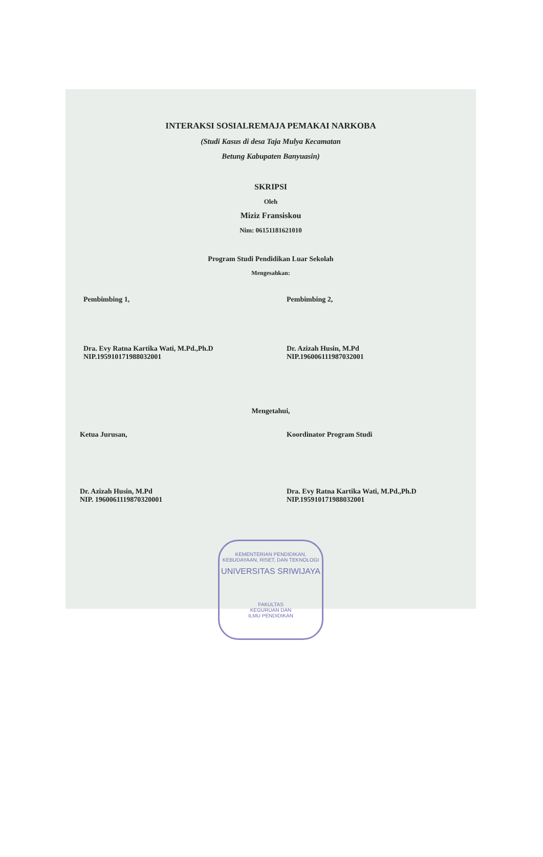INTERAKSI SOSIALREMAJA PEMAKAI NARKOBA
(Studi Kasus di desa Taja Mulya Kecamatan
Betung Kabupaten Banyuasin)
SKRIPSI
Oleh
Miziz Fransiskou
Nim: 06151181621010
Program Studi Pendidikan Luar Sekolah
Mengesahkan:
Pembimbing 1,
Dra. Evy Ratna Kartika Wati, M.Pd.,Ph.D
NIP.195910171988032001
Pembimbing 2,
Dr. Azizah Husin, M.Pd
NIP.196006111987032001
Mengetahui,
Ketua Jurusan,
Dr. Azizah Husin, M.Pd
NIP. 1960061119870320001
Koordinator Program Studi
Dra. Evy Ratna Kartika Wati, M.Pd.,Ph.D
NIP.195910171988032001
KEMENTERIAN PENDIDIKAN, KEBUDAYAAN, RISET, DAN TEKNOLOGI
UNIVERSITAS SRIWIJAYA
FAKULTAS
KEGURUAN DAN
ILMU PENDIDIKAN